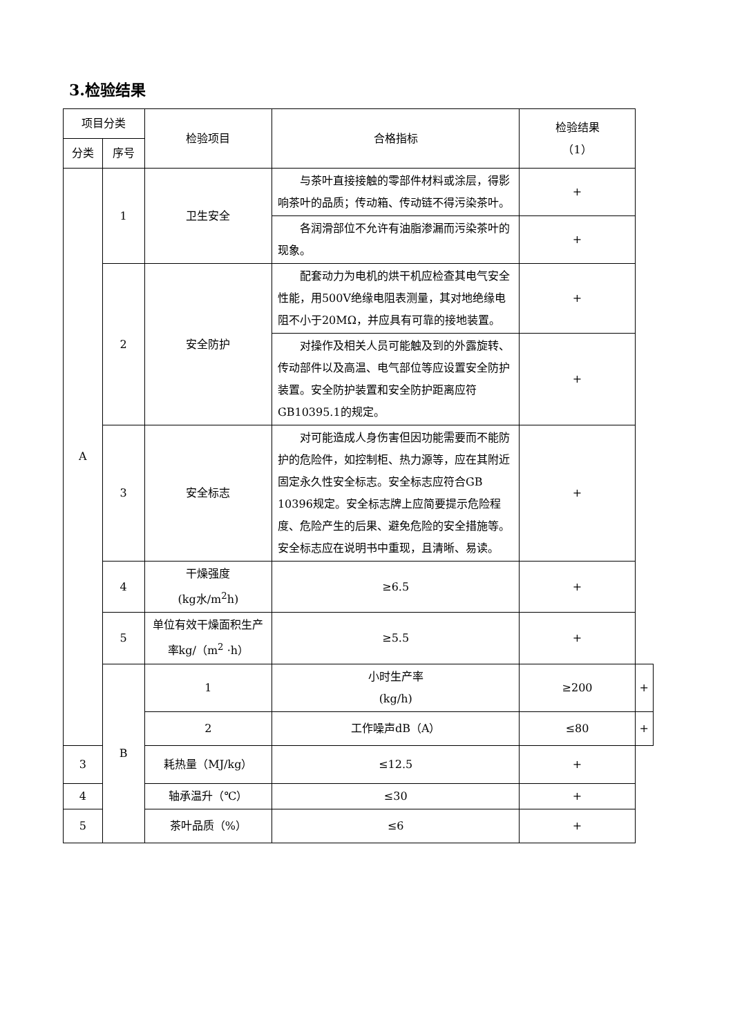3.检验结果
| 项目分类 | | 检验项目 | 合格指标 | 检验结果 （1） | |
| --- | --- | --- | --- | --- | --- |
| 分类 | 序号 | | | | |
| A | 1 | 卫生安全 | 与茶叶直接接触的零部件材料或涂层，得影响茶叶的品质；传动箱、传动链不得污染茶叶。 | + | |
| | | | 各润滑部位不允许有油脂渗漏而污染茶叶的现象。 | + | |
| | 2 | 安全防护 | 配套动力为电机的烘干机应检查其电气安全性能，用500V绝缘电阻表测量，其对地绝缘电阻不小于20MΩ，并应具有可靠的接地装置。 | + | |
| | | | 对操作及相关人员可能触及到的外露旋转、传动部件以及高温、电气部位等应设置安全防护装置。安全防护装置和安全防护距离应符GB10395.1的规定。 | + | |
| | 3 | 安全标志 | 对可能造成人身伤害但因功能需要而不能防护的危险件，如控制柜、热力源等，应在其附近固定永久性安全标志。安全标志应符合GB 10396规定。安全标志牌上应简要提示危险程度、危险产生的后果、避免危险的安全措施等。安全标志应在说明书中重现，且清晰、易读。 | + | |
| | 4 | 干燥强度 (kg水/m<sup>2</sup>h) | ≥6.5 | + | |
| | 5 | 单位有效干燥面积生产率kg/（m<sup>2</sup> ·h） | ≥5.5 | + | |
| | B | 1 | 小时生产率 (kg/h) | ≥200 | + |
| | | 2 | 工作噪声dB（A） | ≤80 | + |
| 3 | | 耗热量（MJ/kg） | ≤12.5 | + | |
| 4 | | 轴承温升（℃） | ≤30 | + | |
| 5 | | 茶叶品质（%） | ≤6 | + | |